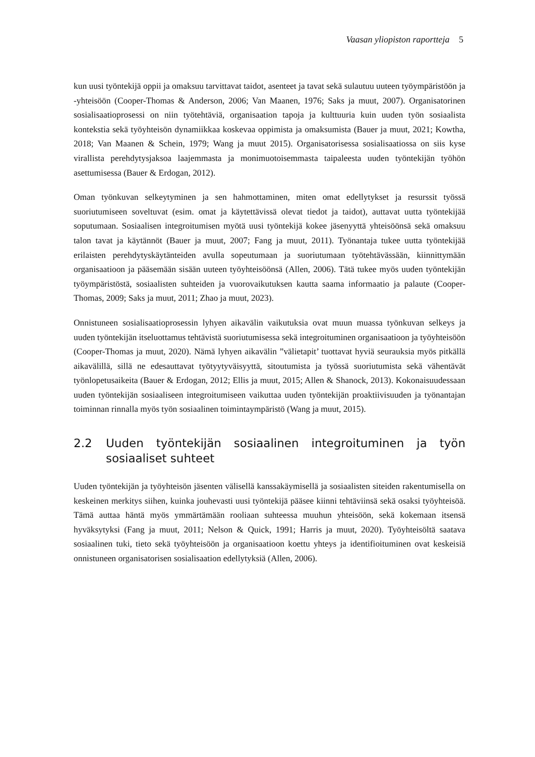Vaasan yliopiston raportteja 5
kun uusi työntekijä oppii ja omaksuu tarvittavat taidot, asenteet ja tavat sekä sulautuu uuteen työympäristöön ja -yhteisöön (Cooper-Thomas & Anderson, 2006; Van Maanen, 1976; Saks ja muut, 2007). Organisatorinen sosialisaatioprosessi on niin työtehtäviä, organisaation tapoja ja kulttuuria kuin uuden työn sosiaalista kontekstia sekä työyhteisön dynamiikkaa koskevaa oppimista ja omaksumista (Bauer ja muut, 2021; Kowtha, 2018; Van Maanen & Schein, 1979; Wang ja muut 2015). Organisatorisessa sosialisaatiossa on siis kyse virallista perehdytysjaksoa laajemmasta ja monimuotoisemmasta taipaleesta uuden työntekijän työhön asettumisessa (Bauer & Erdogan, 2012).
Oman työnkuvan selkeytyminen ja sen hahmottaminen, miten omat edellytykset ja resurssit työssä suoriutumiseen soveltuvat (esim. omat ja käytettävissä olevat tiedot ja taidot), auttavat uutta työntekijää soputumaan. Sosiaalisen integroitumisen myötä uusi työntekijä kokee jäsenyyttä yhteisöönsä sekä omaksuu talon tavat ja käytännöt (Bauer ja muut, 2007; Fang ja muut, 2011). Työnantaja tukee uutta työntekijää erilaisten perehdytyskäytänteiden avulla sopeutumaan ja suoriutumaan työtehtävässään, kiinnittymään organisaatioon ja pääsemään sisään uuteen työyhteisöönsä (Allen, 2006). Tätä tukee myös uuden työntekijän työympäristöstä, sosiaalisten suhteiden ja vuorovaikutuksen kautta saama informaatio ja palaute (Cooper-Thomas, 2009; Saks ja muut, 2011; Zhao ja muut, 2023).
Onnistuneen sosialisaatioprosessin lyhyen aikavälin vaikutuksia ovat muun muassa työnkuvan selkeys ja uuden työntekijän itseluottamus tehtävistä suoriutumisessa sekä integroituminen organisaatioon ja työyhteisöön (Cooper-Thomas ja muut, 2020). Nämä lyhyen aikavälin ”välietapit’ tuottavat hyviä seurauksia myös pitkällä aikavälillä, sillä ne edesauttavat työtyytyväisyyttä, sitoutumista ja työssä suoriutumista sekä vähentävät työnlopetusaikeita (Bauer & Erdogan, 2012; Ellis ja muut, 2015; Allen & Shanock, 2013). Kokonaisuudessaan uuden työntekijän sosiaaliseen integroitumiseen vaikuttaa uuden työntekijän proaktiivisuuden ja työnantajan toiminnan rinnalla myös työn sosiaalinen toimintaympäristö (Wang ja muut, 2015).
2.2 Uuden työntekijän sosiaalinen integroituminen ja työn sosiaaliset suhteet
Uuden työntekijän ja työyhteisön jäsenten välisellä kanssakäymisellä ja sosiaalisten siteiden rakentumisella on keskeinen merkitys siihen, kuinka jouhevasti uusi työntekijä pääsee kiinni tehtäviinsä sekä osaksi työyhteisöä. Tämä auttaa häntä myös ymmärtämään rooliaan suhteessa muuhun yhteisöön, sekä kokemaan itsensä hyväksytyksi (Fang ja muut, 2011; Nelson & Quick, 1991; Harris ja muut, 2020). Työyhteisöltä saatava sosiaalinen tuki, tieto sekä työyhteisöön ja organisaatioon koettu yhteys ja identifioituminen ovat keskeisiä onnistuneen organisatorisen sosialisaation edellytyksiä (Allen, 2006).